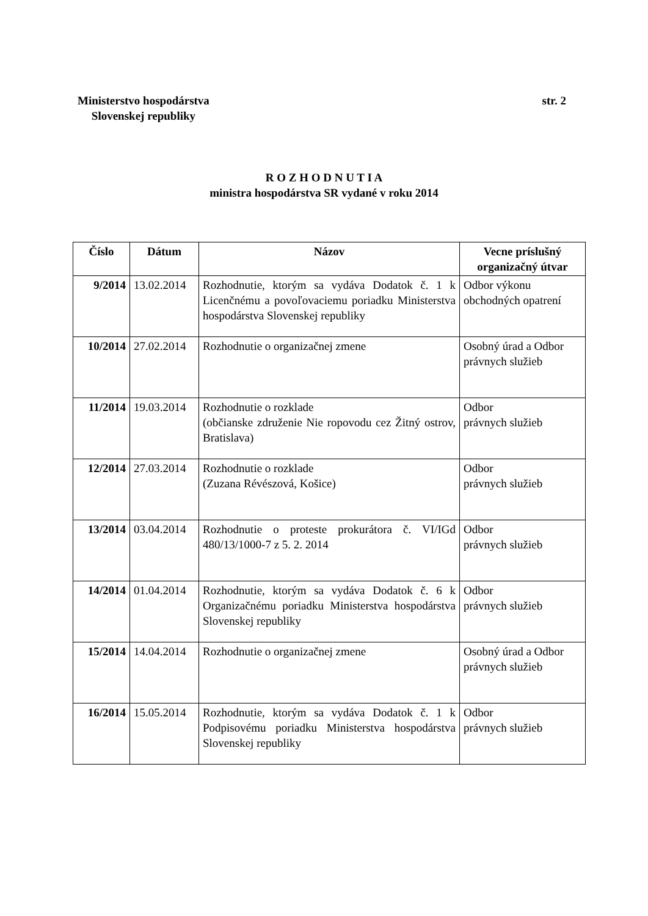Ministerstvo hospodárstva
Slovenskej republiky
str. 2
R O Z H O D N U T I A
ministra hospodárstva SR vydané v roku 2014
| Číslo | Dátum | Názov | Vecne príslušný organizačný útvar |
| --- | --- | --- | --- |
| 9/2014 | 13.02.2014 | Rozhodnutie, ktorým sa vydáva Dodatok č. 1 k Licenčnému a povoľovaciemu poriadku Ministerstva hospodárstva Slovenskej republiky | Odbor výkonu obchodných opatrení |
| 10/2014 | 27.02.2014 | Rozhodnutie o organizačnej zmene | Osobný úrad a Odbor právnych služieb |
| 11/2014 | 19.03.2014 | Rozhodnutie o rozklade (občianske združenie Nie ropovodu cez Žitný ostrov, Bratislava) | Odbor právnych služieb |
| 12/2014 | 27.03.2014 | Rozhodnutie o rozklade (Zuzana Révészová, Košice) | Odbor právnych služieb |
| 13/2014 | 03.04.2014 | Rozhodnutie o proteste prokurátora č. VI/IGd 480/13/1000-7 z 5. 2. 2014 | Odbor právnych služieb |
| 14/2014 | 01.04.2014 | Rozhodnutie, ktorým sa vydáva Dodatok č. 6 k Organizačnému poriadku Ministerstva hospodárstva Slovenskej republiky | Odbor právnych služieb |
| 15/2014 | 14.04.2014 | Rozhodnutie o organizačnej zmene | Osobný úrad a Odbor právnych služieb |
| 16/2014 | 15.05.2014 | Rozhodnutie, ktorým sa vydáva Dodatok č. 1 k Podpisovému poriadku Ministerstva hospodárstva Slovenskej republiky | Odbor právnych služieb |